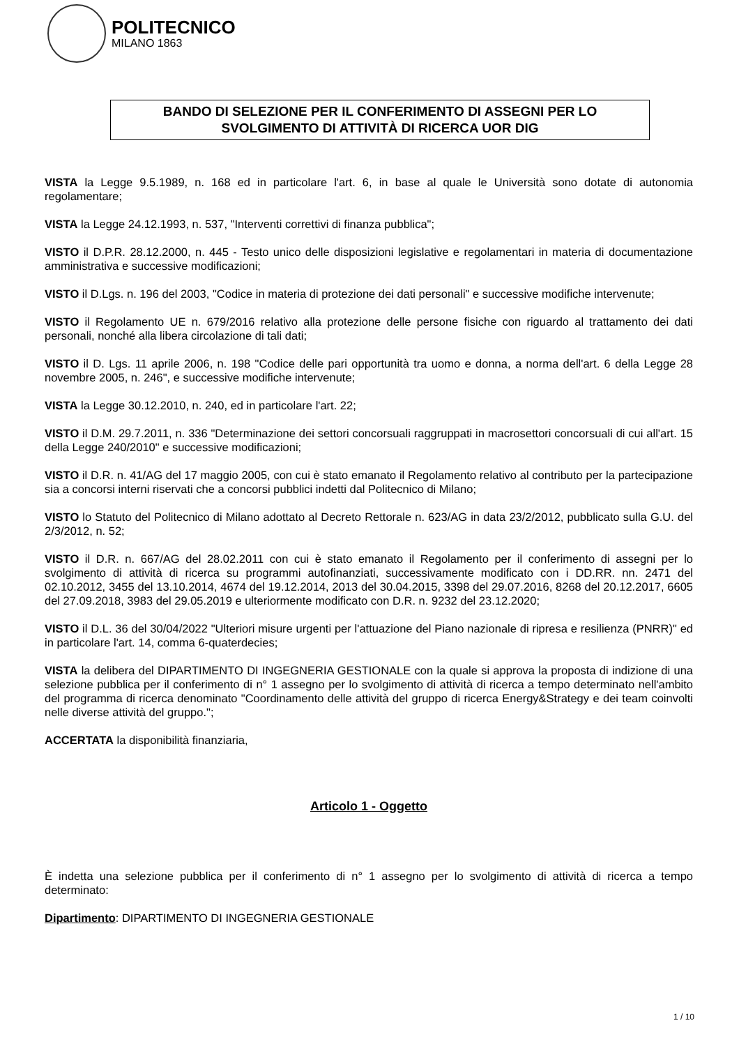POLITECNICO
MILANO 1863
BANDO DI SELEZIONE PER IL CONFERIMENTO DI ASSEGNI PER LO SVOLGIMENTO DI ATTIVITÀ DI RICERCA UOR DIG
VISTA la Legge 9.5.1989, n. 168 ed in particolare l'art. 6, in base al quale le Università sono dotate di autonomia regolamentare;
VISTA la Legge 24.12.1993, n. 537, "Interventi correttivi di finanza pubblica";
VISTO il D.P.R. 28.12.2000, n. 445 - Testo unico delle disposizioni legislative e regolamentari in materia di documentazione amministrativa e successive modificazioni;
VISTO il D.Lgs. n. 196 del 2003, "Codice in materia di protezione dei dati personali" e successive modifiche intervenute;
VISTO il Regolamento UE n. 679/2016 relativo alla protezione delle persone fisiche con riguardo al trattamento dei dati personali, nonché alla libera circolazione di tali dati;
VISTO il D. Lgs. 11 aprile 2006, n. 198 "Codice delle pari opportunità tra uomo e donna, a norma dell'art. 6 della Legge 28 novembre 2005, n. 246", e successive modifiche intervenute;
VISTA la Legge 30.12.2010, n. 240, ed in particolare l'art. 22;
VISTO il D.M. 29.7.2011, n. 336 "Determinazione dei settori concorsuali raggruppati in macrosettori concorsuali di cui all'art. 15 della Legge 240/2010" e successive modificazioni;
VISTO il D.R. n. 41/AG del 17 maggio 2005, con cui è stato emanato il Regolamento relativo al contributo per la partecipazione sia a concorsi interni riservati che a concorsi pubblici indetti dal Politecnico di Milano;
VISTO lo Statuto del Politecnico di Milano adottato al Decreto Rettorale n. 623/AG in data 23/2/2012, pubblicato sulla G.U. del 2/3/2012, n. 52;
VISTO il D.R. n. 667/AG del 28.02.2011 con cui è stato emanato il Regolamento per il conferimento di assegni per lo svolgimento di attività di ricerca su programmi autofinanziati, successivamente modificato con i DD.RR. nn. 2471 del 02.10.2012, 3455 del 13.10.2014, 4674 del 19.12.2014, 2013 del 30.04.2015, 3398 del 29.07.2016, 8268 del 20.12.2017, 6605 del 27.09.2018, 3983 del 29.05.2019 e ulteriormente modificato con D.R. n. 9232 del 23.12.2020;
VISTO il D.L. 36 del 30/04/2022 "Ulteriori misure urgenti per l'attuazione del Piano nazionale di ripresa e resilienza (PNRR)" ed in particolare l'art. 14, comma 6-quaterdecies;
VISTA la delibera del DIPARTIMENTO DI INGEGNERIA GESTIONALE con la quale si approva la proposta di indizione di una selezione pubblica per il conferimento di n° 1 assegno per lo svolgimento di attività di ricerca a tempo determinato nell'ambito del programma di ricerca denominato "Coordinamento delle attività del gruppo di ricerca Energy&Strategy e dei team coinvolti nelle diverse attività del gruppo.";
ACCERTATA la disponibilità finanziaria,
Articolo 1 - Oggetto
È indetta una selezione pubblica per il conferimento di n° 1 assegno per lo svolgimento di attività di ricerca a tempo determinato:
Dipartimento: DIPARTIMENTO DI INGEGNERIA GESTIONALE
1 / 10